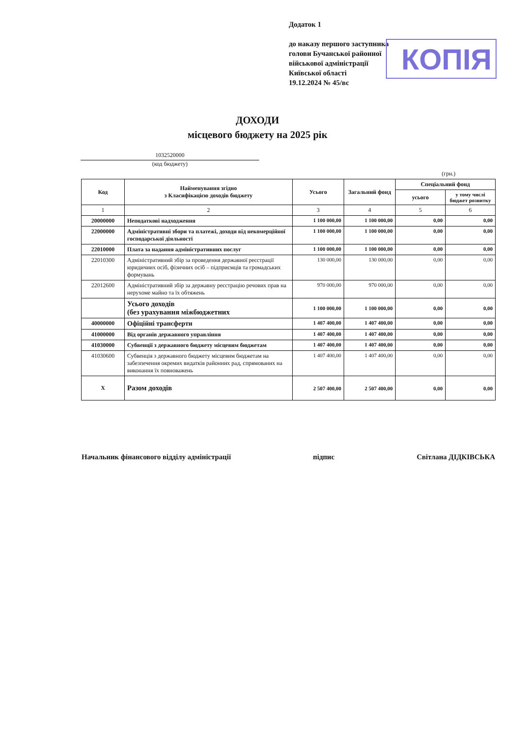Додаток 1
до наказу першого заступника
голови Бучанської районної
військової адміністрації
Київської області
19.12.2024 № 45/вс
КОПІЯ
ДОХОДИ
місцевого бюджету на 2025 рік
1032520000
(код бюджету)
(грн.)
| Код | Найменування згідно з Класифікацією доходів бюджету | Усього | Загальний фонд | Спеціальний фонд | |
| --- | --- | --- | --- | --- | --- |
| | | | | усього | у тому числі бюджет розвитку |
| 1 | 2 | 3 | 4 | 5 | 6 |
| 20000000 | Неподаткові надходження | 1 100 000,00 | 1 100 000,00 | 0,00 | 0,00 |
| 22000000 | Адміністративні збори та платежі, доходи від некомерційної господарської діяльності | 1 100 000,00 | 1 100 000,00 | 0,00 | 0,00 |
| 22010000 | Плата за надання адміністративних послуг | 1 100 000,00 | 1 100 000,00 | 0,00 | 0,00 |
| 22010300 | Адміністративний збір за проведення державної реєстрації юридичних осіб, фізичних осіб – підприємців та громадських формувань | 130 000,00 | 130 000,00 | 0,00 | 0,00 |
| 22012600 | Адміністративний збір за державну реєстрацію речових прав на нерухоме майно та їх обтяжень | 970 000,00 | 970 000,00 | 0,00 | 0,00 |
| | Усього доходів (без урахування міжбюджетних | 1 100 000,00 | 1 100 000,00 | 0,00 | 0,00 |
| 40000000 | Офіційні трансферти | 1 407 400,00 | 1 407 400,00 | 0,00 | 0,00 |
| 41000000 | Від органів державного управління | 1 407 400,00 | 1 407 400,00 | 0,00 | 0,00 |
| 41030000 | Субвенції з державного бюджету місцевим бюджетам | 1 407 400,00 | 1 407 400,00 | 0,00 | 0,00 |
| 41030600 | Субвенція з державного бюджету місцевим бюджетам на забезпечення окремих видатків районних рад, спрямованих на виконання їх повноважень | 1 407 400,00 | 1 407 400,00 | 0,00 | 0,00 |
| Х | Разом доходів | 2 507 400,00 | 2 507 400,00 | 0,00 | 0,00 |
Начальник фінансового відділу адміністрації підпис Світлана ДІДКІВСЬКА